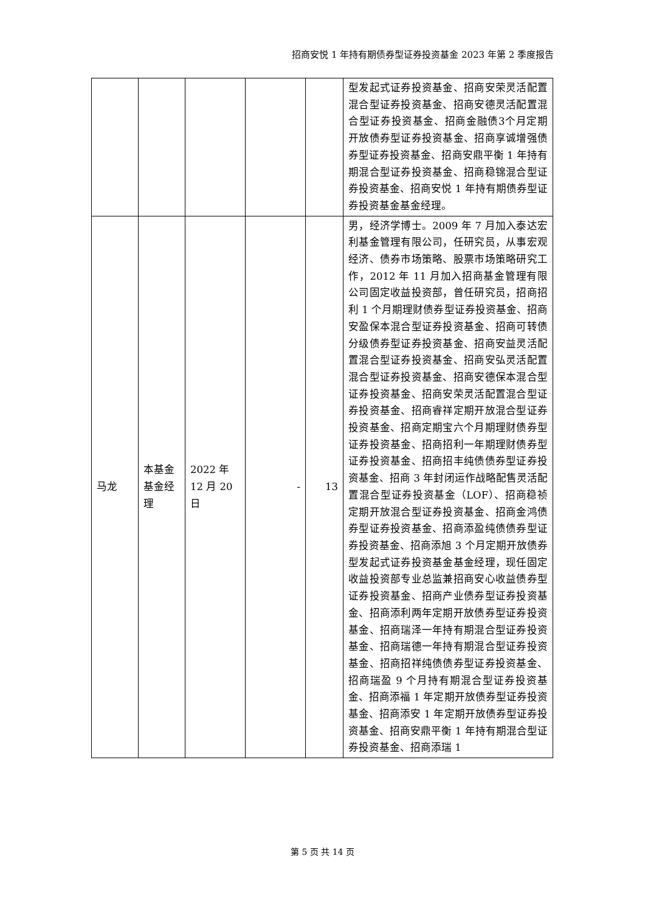招商安悦 1 年持有期债券型证券投资基金 2023 年第 2 季度报告
| | | | | | 型发起式证券投资基金、招商安荣灵活配置混合型证券投资基金、招商安德灵活配置混合型证券投资基金、招商金融债3个月定期开放债券型证券投资基金、招商享诚增强债券型证券投资基金、招商安鼎平衡 1 年持有期混合型证券投资基金、招商稳锦混合型证券投资基金、招商安悦 1 年持有期债券型证券投资基金基金经理。 |
| 马龙 | 本基金基金经理 | 2022 年 12 月 20 日 | - | 13 | 男，经济学博士。2009 年 7 月加入泰达宏利基金管理有限公司，任研究员，从事宏观经济、债券市场策略、股票市场策略研究工作，2012 年 11 月加入招商基金管理有限公司固定收益投资部，曾任研究员，招商招利 1 个月期理财债券型证券投资基金、招商安盈保本混合型证券投资基金、招商可转债分级债券型证券投资基金、招商安益灵活配置混合型证券投资基金、招商安弘灵活配置混合型证券投资基金、招商安德保本混合型证券投资基金、招商安荣灵活配置混合型证券投资基金、招商睿祥定期开放混合型证券投资基金、招商定期宝六个月期理财债券型证券投资基金、招商招利一年期理财债券型证券投资基金、招商招丰纯债债券型证券投资基金、招商 3 年封闭运作战略配售灵活配置混合型证券投资基金（LOF）、招商稳祯定期开放混合型证券投资基金、招商金鸿债券型证券投资基金、招商添盈纯债债券型证券投资基金、招商添旭 3 个月定期开放债券型发起式证券投资基金基金经理，现任固定收益投资部专业总监兼招商安心收益债券型证券投资基金、招商产业债券型证券投资基金、招商添利两年定期开放债券型证券投资基金、招商瑞泽一年持有期混合型证券投资基金、招商瑞德一年持有期混合型证券投资基金、招商招祥纯债债券型证券投资基金、招商瑞盈 9 个月持有期混合型证券投资基金、招商添福 1 年定期开放债券型证券投资基金、招商添安 1 年定期开放债券型证券投资基金、招商安鼎平衡 1 年持有期混合型证券投资基金、招商添瑞 1 |
第 5 页 共 14 页